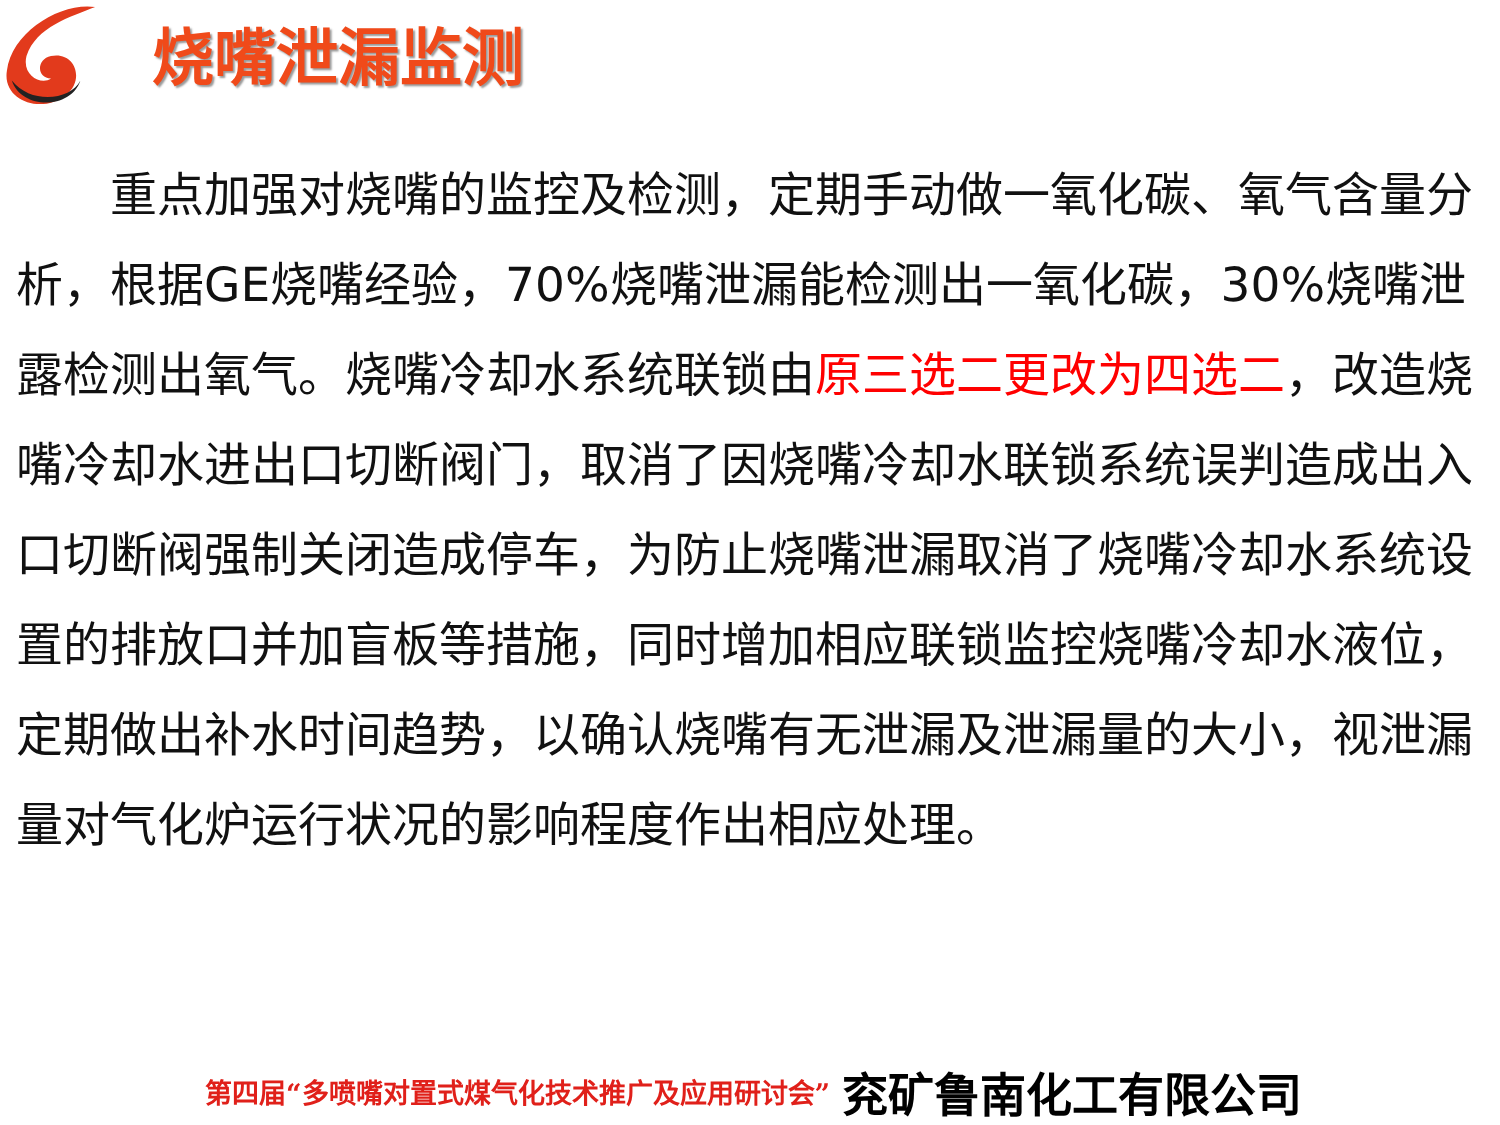烧嘴泄漏监测
  重点加强对烧嘴的监控及检测，定期手动做一氧化碳、氧气含量分析，根据GE烧嘴经验，70%烧嘴泄漏能检测出一氧化碳，30%烧嘴泄露检测出氧气。烧嘴冷却水系统联锁由原三选二更改为四选二，改造烧嘴冷却水进出口切断阀门，取消了因烧嘴冷却水联锁系统误判造成出入口切断阀强制关闭造成停车，为防止烧嘴泄漏取消了烧嘴冷却水系统设置的排放口并加盲板等措施，同时增加相应联锁监控烧嘴冷却水液位，定期做出补水时间趋势，以确认烧嘴有无泄漏及泄漏量的大小，视泄漏量对气化炉运行状况的影响程度作出相应处理。
第四届“多喷嘴对置式煤气化技术推广及应用研讨会” 兖矿鲁南化工有限公司